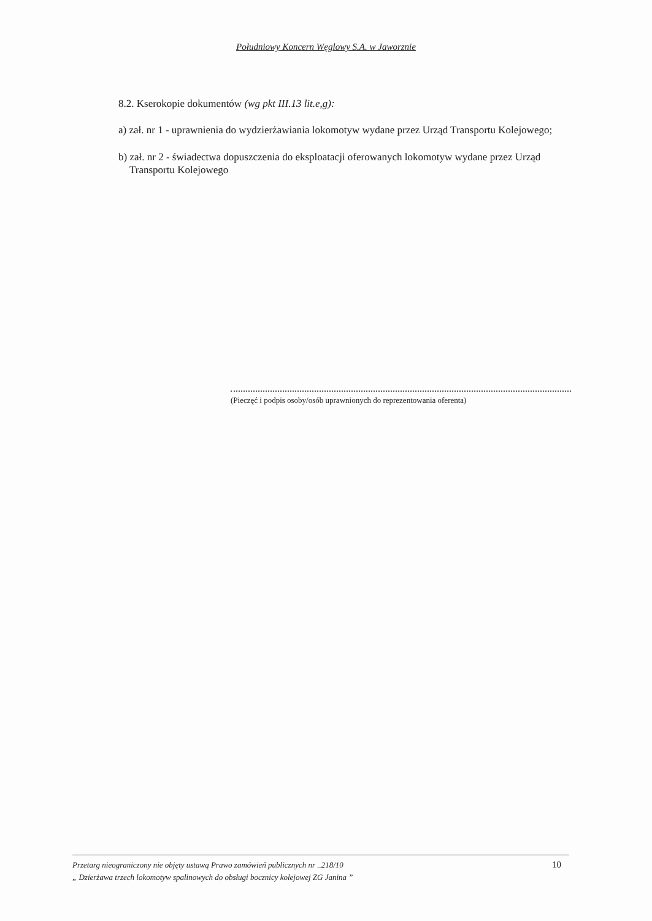Południowy Koncern Węglowy S.A. w Jaworznie
8.2. Kserokopie dokumentów (wg pkt III.13 lit.e,g):
a) zał. nr 1 - uprawnienia do wydzierżawiania lokomotyw wydane przez Urząd Transportu Kolejowego;
b) zał. nr 2 - świadectwa dopuszczenia do eksploatacji oferowanych lokomotyw wydane przez Urząd Transportu Kolejowego
(Pieczęć i podpis osoby/osób uprawnionych do reprezentowania oferenta)
Przetarg nieograniczony nie objęty ustawą Prawo zamówień publicznych nr ..218/10
„ Dzierżawa trzech lokomotyw spalinowych do obsługi bocznicy kolejowej ZG Janina ”
10